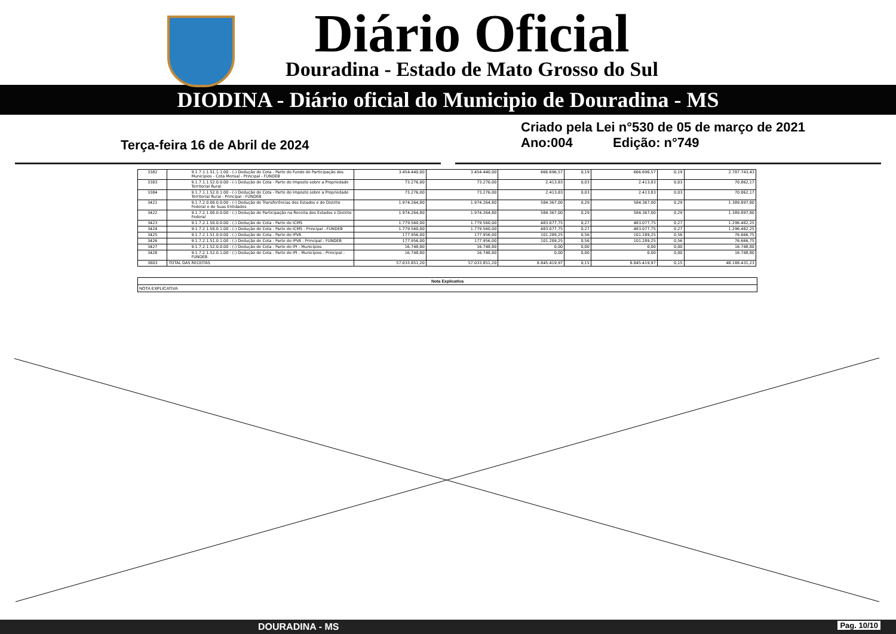Diário Oficial
Douradina - Estado de Mato Grosso do Sul
DIODINA - Diário oficial do Municipio de Douradina - MS
Terça-feira 16 de Abril de 2024
Criado pela Lei n°530 de 05 de março de 2021
Ano:004 Edição: n°749
| 3382 | 9.1.7.1.1.51.1.1.00 - (-) Dedução de Cota - Parte do Fundo de Participação dos Municípios - Cota Mensal - Principal - FUNDEB | 3.454.440,00 | 3.454.440,00 | 666.696,57 | 0,19 | 666.696,57 | 0,19 | 2.787.743,43 |
| 3383 | 9.1.7.1.1.52.0.0.00 - (-) Dedução de Cota - Parte do Imposto sobre a Propriedade Territorial Rural | 73.276,00 | 73.276,00 | 2.413,83 | 0,03 | 2.413,83 | 0,03 | 70.862,17 |
| 3384 | 9.1.7.1.1.52.0.1.00 - (-) Dedução de Cota - Parte do Imposto sobre a Propriedade Territorial Rural - Principal - FUNDEB | 73.276,00 | 73.276,00 | 2.413,83 | 0,03 | 2.413,83 | 0,03 | 70.862,17 |
| 3421 | 9.1.7.2.0.00.0.0.00 - (-) Dedução de Transferências dos Estados e do Distrito Federal e de Suas Entidades | 1.974.264,80 | 1.974.264,80 | 584.367,00 | 0,29 | 584.367,00 | 0,29 | 1.389.897,80 |
| 3422 | 9.1.7.2.1.00.0.0.00 - (-) Dedução de Participação na Receita dos Estados e Distrito Federal | 1.974.264,80 | 1.974.264,80 | 584.367,00 | 0,29 | 584.367,00 | 0,29 | 1.389.897,80 |
| 3423 | 9.1.7.2.1.50.0.0.00 - (-) Dedução de Cota - Parte do ICMS | 1.779.560,00 | 1.779.560,00 | 483.077,75 | 0,27 | 483.077,75 | 0,27 | 1.296.482,25 |
| 3424 | 9.1.7.2.1.50.0.1.00 - (-) Dedução de Cota - Parte do ICMS - Principal - FUNDEB | 1.779.560,00 | 1.779.560,00 | 483.077,75 | 0,27 | 483.077,75 | 0,27 | 1.296.482,25 |
| 3425 | 9.1.7.2.1.51.0.0.00 - (-) Dedução de Cota - Parte do IPVA | 177.956,00 | 177.956,00 | 101.289,25 | 0,56 | 101.289,25 | 0,56 | 76.666,75 |
| 3426 | 9.1.7.2.1.51.0.1.00 - (-) Dedução de Cota - Parte do IPVA - Principal - FUNDEB | 177.956,00 | 177.956,00 | 101.289,25 | 0,56 | 101.289,25 | 0,56 | 76.666,75 |
| 3427 | 9.1.7.2.1.52.0.0.00 - (-) Dedução de Cota - Parte do IPI - Municípios | 16.748,80 | 16.748,80 | 0,00 | 0,00 | 0,00 | 0,00 | 16.748,80 |
| 3428 | 9.1.7.2.1.52.0.1.00 - (-) Dedução de Cota - Parte do IPI - Municípios - Principal - FUNDEB | 16.748,80 | 16.748,80 | 0,00 | 0,00 | 0,00 | 0,00 | 16.748,80 |
| 3803 | TOTAL DAS RECEITAS | 57.033.851,20 | 57.033.851,20 | 8.845.419,97 | 0,15 | 8.845.419,97 | 0,15 | 48.188.431,23 |
Nota Explicativa
NOTA EXPLICATIVA
DOURADINA - MS Pag. 10/10